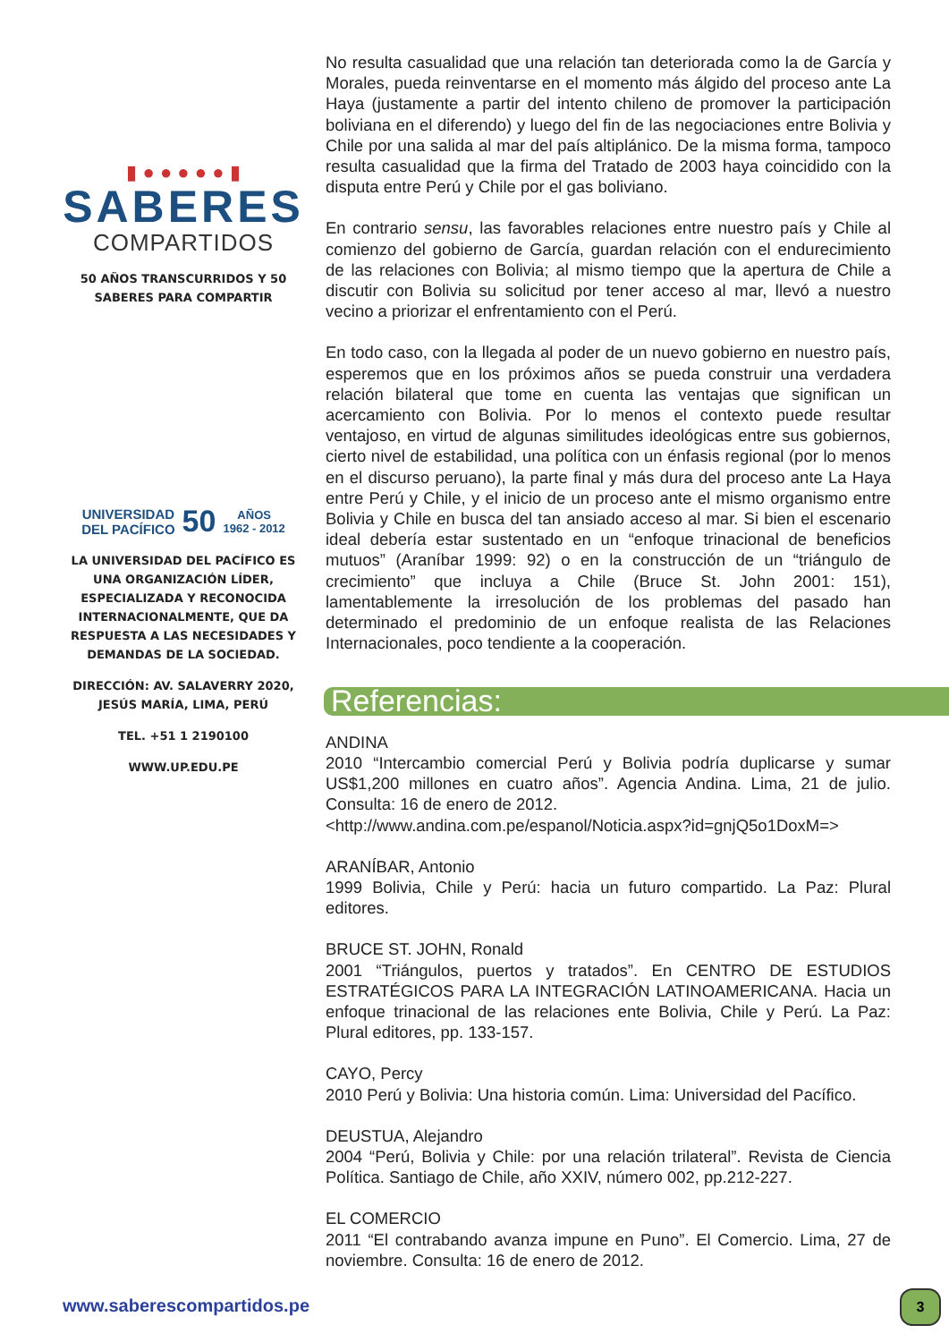▮ ● ● ● ● ● ▮
SABERES
COMPARTIDOS
50 AÑOS TRANSCURRIDOS Y 50 SABERES PARA COMPARTIR
UNIVERSIDAD
DEL PACÍFICO 50 AÑOS
1962 - 2012
LA UNIVERSIDAD DEL PACÍFICO ES UNA ORGANIZACIÓN LÍDER, ESPECIALIZADA Y RECONOCIDA INTERNACIONALMENTE, QUE DA RESPUESTA A LAS NECESIDADES Y DEMANDAS DE LA SOCIEDAD.
DIRECCIÓN: AV. SALAVERRY 2020, JESÚS MARÍA, LIMA, PERÚ
TEL. +51 1 2190100
WWW.UP.EDU.PE
No resulta casualidad que una relación tan deteriorada como la de García y Morales, pueda reinventarse en el momento más álgido del proceso ante La Haya (justamente a partir del intento chileno de promover la participación boliviana en el diferendo) y luego del fin de las negociaciones entre Bolivia y Chile por una salida al mar del país altiplánico. De la misma forma, tampoco resulta casualidad que la firma del Tratado de 2003 haya coincidido con la disputa entre Perú y Chile por el gas boliviano.
En contrario sensu, las favorables relaciones entre nuestro país y Chile al comienzo del gobierno de García, guardan relación con el endurecimiento de las relaciones con Bolivia; al mismo tiempo que la apertura de Chile a discutir con Bolivia su solicitud por tener acceso al mar, llevó a nuestro vecino a priorizar el enfrentamiento con el Perú.
En todo caso, con la llegada al poder de un nuevo gobierno en nuestro país, esperemos que en los próximos años se pueda construir una verdadera relación bilateral que tome en cuenta las ventajas que significan un acercamiento con Bolivia. Por lo menos el contexto puede resultar ventajoso, en virtud de algunas similitudes ideológicas entre sus gobiernos, cierto nivel de estabilidad, una política con un énfasis regional (por lo menos en el discurso peruano), la parte final y más dura del proceso ante La Haya entre Perú y Chile, y el inicio de un proceso ante el mismo organismo entre Bolivia y Chile en busca del tan ansiado acceso al mar. Si bien el escenario ideal debería estar sustentado en un “enfoque trinacional de beneficios mutuos” (Araníbar 1999: 92) o en la construcción de un “triángulo de crecimiento” que incluya a Chile (Bruce St. John 2001: 151), lamentablemente la irresolución de los problemas del pasado han determinado el predominio de un enfoque realista de las Relaciones Internacionales, poco tendiente a la cooperación.
Referencias:
ANDINA
2010 “Intercambio comercial Perú y Bolivia podría duplicarse y sumar US$1,200 millones en cuatro años”. Agencia Andina. Lima, 21 de julio. Consulta: 16 de enero de 2012.
<http://www.andina.com.pe/espanol/Noticia.aspx?id=gnjQ5o1DoxM=>
ARANÍBAR, Antonio
1999 Bolivia, Chile y Perú: hacia un futuro compartido. La Paz: Plural editores.
BRUCE ST. JOHN, Ronald
2001 “Triángulos, puertos y tratados”. En CENTRO DE ESTUDIOS ESTRATÉGICOS PARA LA INTEGRACIÓN LATINOAMERICANA. Hacia un enfoque trinacional de las relaciones ente Bolivia, Chile y Perú. La Paz: Plural editores, pp. 133-157.
CAYO, Percy
2010 Perú y Bolivia: Una historia común. Lima: Universidad del Pacífico.
DEUSTUA, Alejandro
2004 “Perú, Bolivia y Chile: por una relación trilateral”. Revista de Ciencia Política. Santiago de Chile, año XXIV, número 002, pp.212-227.
EL COMERCIO
2011 “El contrabando avanza impune en Puno”. El Comercio. Lima, 27 de noviembre. Consulta: 16 de enero de 2012.
www.saberescompartidos.pe 3